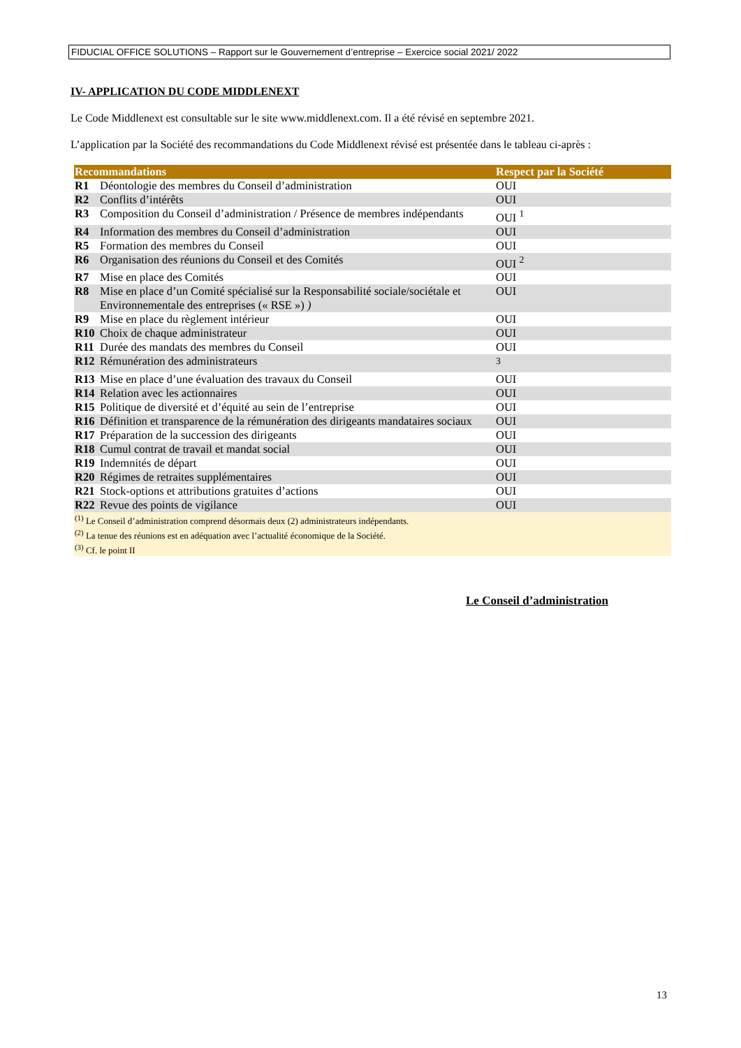FIDUCIAL OFFICE SOLUTIONS – Rapport sur le Gouvernement d’entreprise – Exercice social 2021/ 2022
IV- APPLICATION DU CODE MIDDLENEXT
Le Code Middlenext est consultable sur le site www.middlenext.com. Il a été révisé en septembre 2021.
L’application par la Société des recommandations du Code Middlenext révisé est présentée dans le tableau ci-après :
| Recommandations | | Respect par la Société |
| --- | --- | --- |
| R1 | Déontologie des membres du Conseil d’administration | OUI |
| R2 | Conflits d’intérêts | OUI |
| R3 | Composition du Conseil d’administration / Présence de membres indépendants | OUI <sup>1</sup> |
| R4 | Information des membres du Conseil d’administration | OUI |
| R5 | Formation des membres du Conseil | OUI |
| R6 | Organisation des réunions du Conseil et des Comités | OUI <sup>2</sup> |
| R7 | Mise en place des Comités | OUI |
| R8 | Mise en place d’un Comité spécialisé sur la Responsabilité sociale/sociétale et Environnementale des entreprises (« RSE ») ) | OUI |
| R9 | Mise en place du règlement intérieur | OUI |
| R10 | Choix de chaque administrateur | OUI |
| R11 | Durée des mandats des membres du Conseil | OUI |
| R12 | Rémunération des administrateurs | <sup>3</sup> |
| R13 | Mise en place d’une évaluation des travaux du Conseil | OUI |
| R14 | Relation avec les actionnaires | OUI |
| R15 | Politique de diversité et d’équité au sein de l’entreprise | OUI |
| R16 | Définition et transparence de la rémunération des dirigeants mandataires sociaux | OUI |
| R17 | Préparation de la succession des dirigeants | OUI |
| R18 | Cumul contrat de travail et mandat social | OUI |
| R19 | Indemnités de départ | OUI |
| R20 | Régimes de retraites supplémentaires | OUI |
| R21 | Stock-options et attributions gratuites d’actions | OUI |
| R22 | Revue des points de vigilance | OUI |
| <sup>(1)</sup> Le Conseil d’administration comprend désormais deux (2) administrateurs indépendants. <sup>(2)</sup> La tenue des réunions est en adéquation avec l’actualité économique de la Société. <sup>(3)</sup> Cf. le point II | | |
Le Conseil d’administration
13